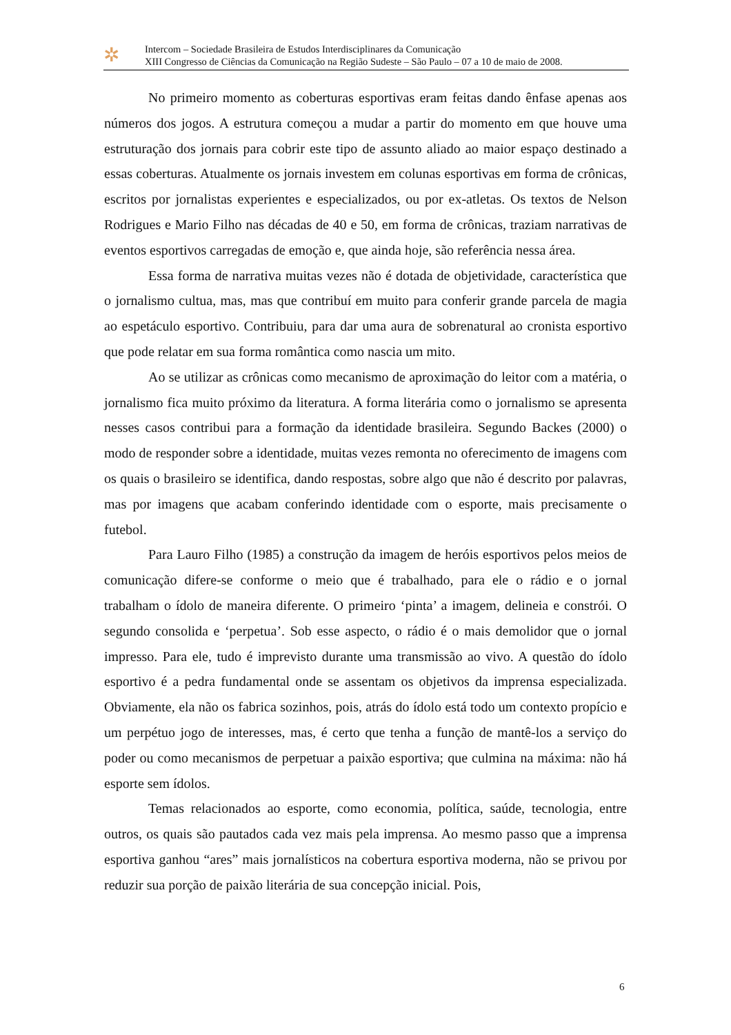✲
Intercom – Sociedade Brasileira de Estudos Interdisciplinares da Comunicação
XIII Congresso de Ciências da Comunicação na Região Sudeste – São Paulo – 07 a 10 de maio de 2008.
No primeiro momento as coberturas esportivas eram feitas dando ênfase apenas aos números dos jogos. A estrutura começou a mudar a partir do momento em que houve uma estruturação dos jornais para cobrir este tipo de assunto aliado ao maior espaço destinado a essas coberturas. Atualmente os jornais investem em colunas esportivas em forma de crônicas, escritos por jornalistas experientes e especializados, ou por ex-atletas. Os textos de Nelson Rodrigues e Mario Filho nas décadas de 40 e 50, em forma de crônicas, traziam narrativas de eventos esportivos carregadas de emoção e, que ainda hoje, são referência nessa área.
Essa forma de narrativa muitas vezes não é dotada de objetividade, característica que o jornalismo cultua, mas, mas que contribuí em muito para conferir grande parcela de magia ao espetáculo esportivo. Contribuiu, para dar uma aura de sobrenatural ao cronista esportivo que pode relatar em sua forma romântica como nascia um mito.
Ao se utilizar as crônicas como mecanismo de aproximação do leitor com a matéria, o jornalismo fica muito próximo da literatura. A forma literária como o jornalismo se apresenta nesses casos contribui para a formação da identidade brasileira. Segundo Backes (2000) o modo de responder sobre a identidade, muitas vezes remonta no oferecimento de imagens com os quais o brasileiro se identifica, dando respostas, sobre algo que não é descrito por palavras, mas por imagens que acabam conferindo identidade com o esporte, mais precisamente o futebol.
Para Lauro Filho (1985) a construção da imagem de heróis esportivos pelos meios de comunicação difere-se conforme o meio que é trabalhado, para ele o rádio e o jornal trabalham o ídolo de maneira diferente. O primeiro ‘pinta’ a imagem, delineia e constrói. O segundo consolida e ‘perpetua’. Sob esse aspecto, o rádio é o mais demolidor que o jornal impresso. Para ele, tudo é imprevisto durante uma transmissão ao vivo. A questão do ídolo esportivo é a pedra fundamental onde se assentam os objetivos da imprensa especializada. Obviamente, ela não os fabrica sozinhos, pois, atrás do ídolo está todo um contexto propício e um perpétuo jogo de interesses, mas, é certo que tenha a função de mantê-los a serviço do poder ou como mecanismos de perpetuar a paixão esportiva; que culmina na máxima: não há esporte sem ídolos.
Temas relacionados ao esporte, como economia, política, saúde, tecnologia, entre outros, os quais são pautados cada vez mais pela imprensa. Ao mesmo passo que a imprensa esportiva ganhou “ares” mais jornalísticos na cobertura esportiva moderna, não se privou por reduzir sua porção de paixão literária de sua concepção inicial. Pois,
6